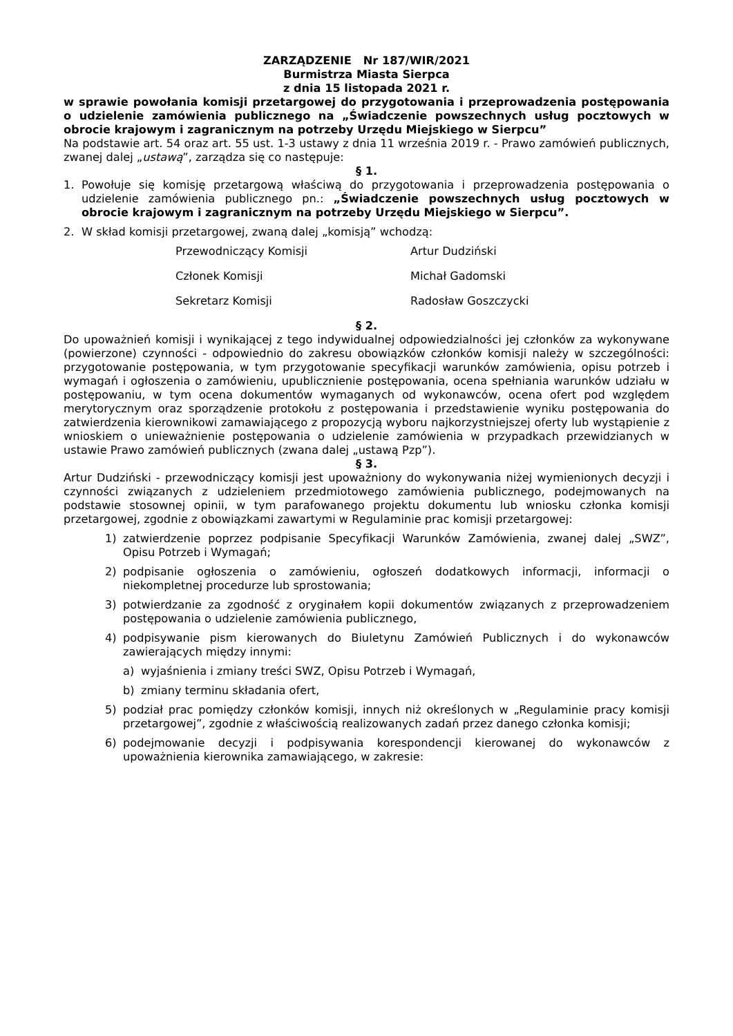ZARZĄDZENIE Nr 187/WIR/2021
Burmistrza Miasta Sierpca
z dnia 15 listopada 2021 r.
w sprawie powołania komisji przetargowej do przygotowania i przeprowadzenia postępowania o udzielenie zamówienia publicznego na „Świadczenie powszechnych usług pocztowych w obrocie krajowym i zagranicznym na potrzeby Urzędu Miejskiego w Sierpcu”
Na podstawie art. 54 oraz art. 55 ust. 1-3 ustawy z dnia 11 września 2019 r. - Prawo zamówień publicznych, zwanej dalej „ustawą”, zarządza się co następuje:
§ 1.
1. Powołuje się komisję przetargową właściwą do przygotowania i przeprowadzenia postępowania o udzielenie zamówienia publicznego pn.: „Świadczenie powszechnych usług pocztowych w obrocie krajowym i zagranicznym na potrzeby Urzędu Miejskiego w Sierpcu”.
2. W skład komisji przetargowej, zwaną dalej „komisją” wchodzą:
Przewodniczący Komisji Artur Dudziński
Członek Komisji Michał Gadomski
Sekretarz Komisji Radosław Goszczycki
§ 2.
Do upoważnień komisji i wynikającej z tego indywidualnej odpowiedzialności jej członków za wykonywane (powierzone) czynności - odpowiednio do zakresu obowiązków członków komisji należy w szczególności: przygotowanie postępowania, w tym przygotowanie specyfikacji warunków zamówienia, opisu potrzeb i wymagań i ogłoszenia o zamówieniu, upublicznienie postępowania, ocena spełniania warunków udziału w postępowaniu, w tym ocena dokumentów wymaganych od wykonawców, ocena ofert pod względem merytorycznym oraz sporządzenie protokołu z postępowania i przedstawienie wyniku postępowania do zatwierdzenia kierownikowi zamawiającego z propozycją wyboru najkorzystniejszej oferty lub wystąpienie z wnioskiem o unieważnienie postępowania o udzielenie zamówienia w przypadkach przewidzianych w ustawie Prawo zamówień publicznych (zwana dalej „ustawą Pzp”).
§ 3.
Artur Dudziński - przewodniczący komisji jest upoważniony do wykonywania niżej wymienionych decyzji i czynności związanych z udzieleniem przedmiotowego zamówienia publicznego, podejmowanych na podstawie stosownej opinii, w tym parafowanego projektu dokumentu lub wniosku członka komisji przetargowej, zgodnie z obowiązkami zawartymi w Regulaminie prac komisji przetargowej:
1) zatwierdzenie poprzez podpisanie Specyfikacji Warunków Zamówienia, zwanej dalej „SWZ”, Opisu Potrzeb i Wymagań;
2) podpisanie ogłoszenia o zamówieniu, ogłoszeń dodatkowych informacji, informacji o niekompletnej procedurze lub sprostowania;
3) potwierdzanie za zgodność z oryginałem kopii dokumentów związanych z przeprowadzeniem postępowania o udzielenie zamówienia publicznego,
4) podpisywanie pism kierowanych do Biuletynu Zamówień Publicznych i do wykonawców zawierających między innymi:
a) wyjaśnienia i zmiany treści SWZ, Opisu Potrzeb i Wymagań,
b) zmiany terminu składania ofert,
5) podział prac pomiędzy członków komisji, innych niż określonych w „Regulaminie pracy komisji przetargowej”, zgodnie z właściwością realizowanych zadań przez danego członka komisji;
6) podejmowanie decyzji i podpisywania korespondencji kierowanej do wykonawców z upoważnienia kierownika zamawiającego, w zakresie: